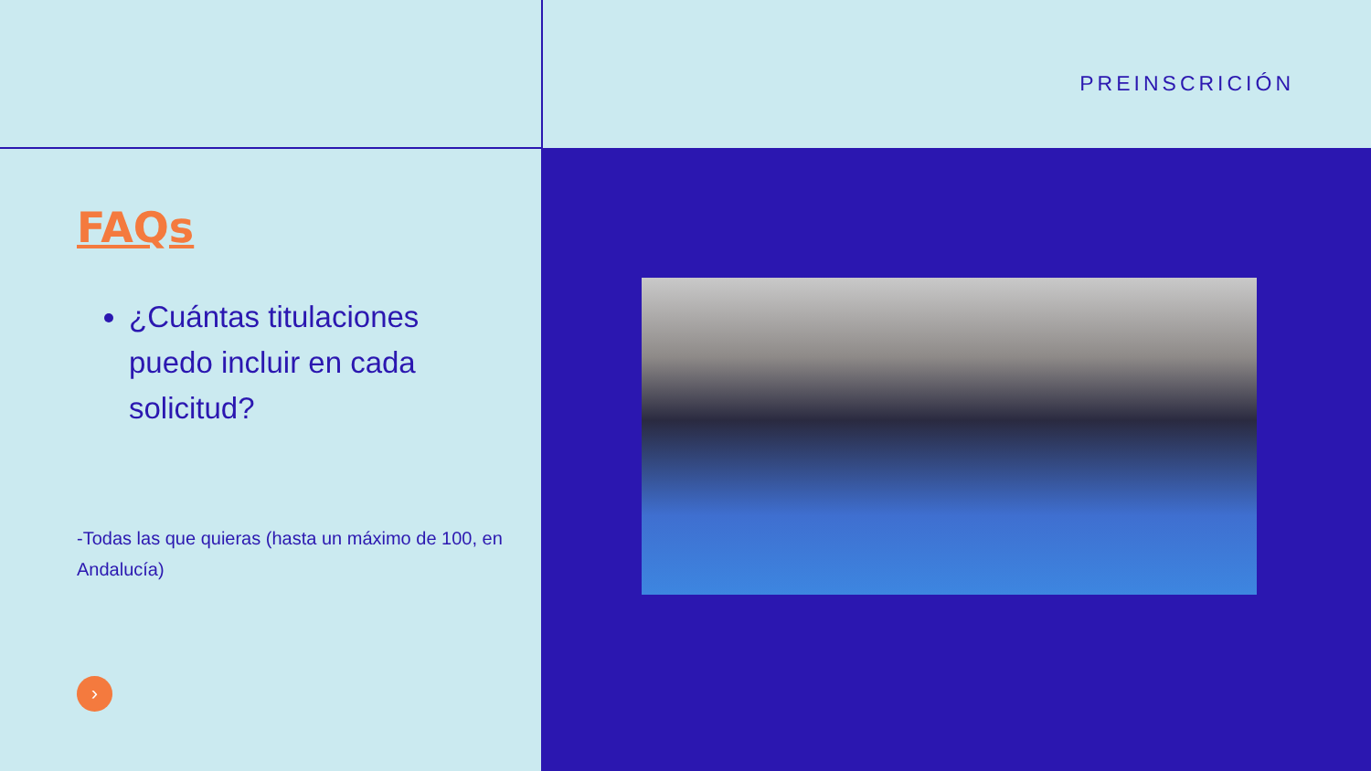PREINSCRICIÓN
FAQs
¿Cuántas titulaciones puedo incluir en cada solicitud?
-Todas las que quieras (hasta un máximo de 100, en Andalucía)
›